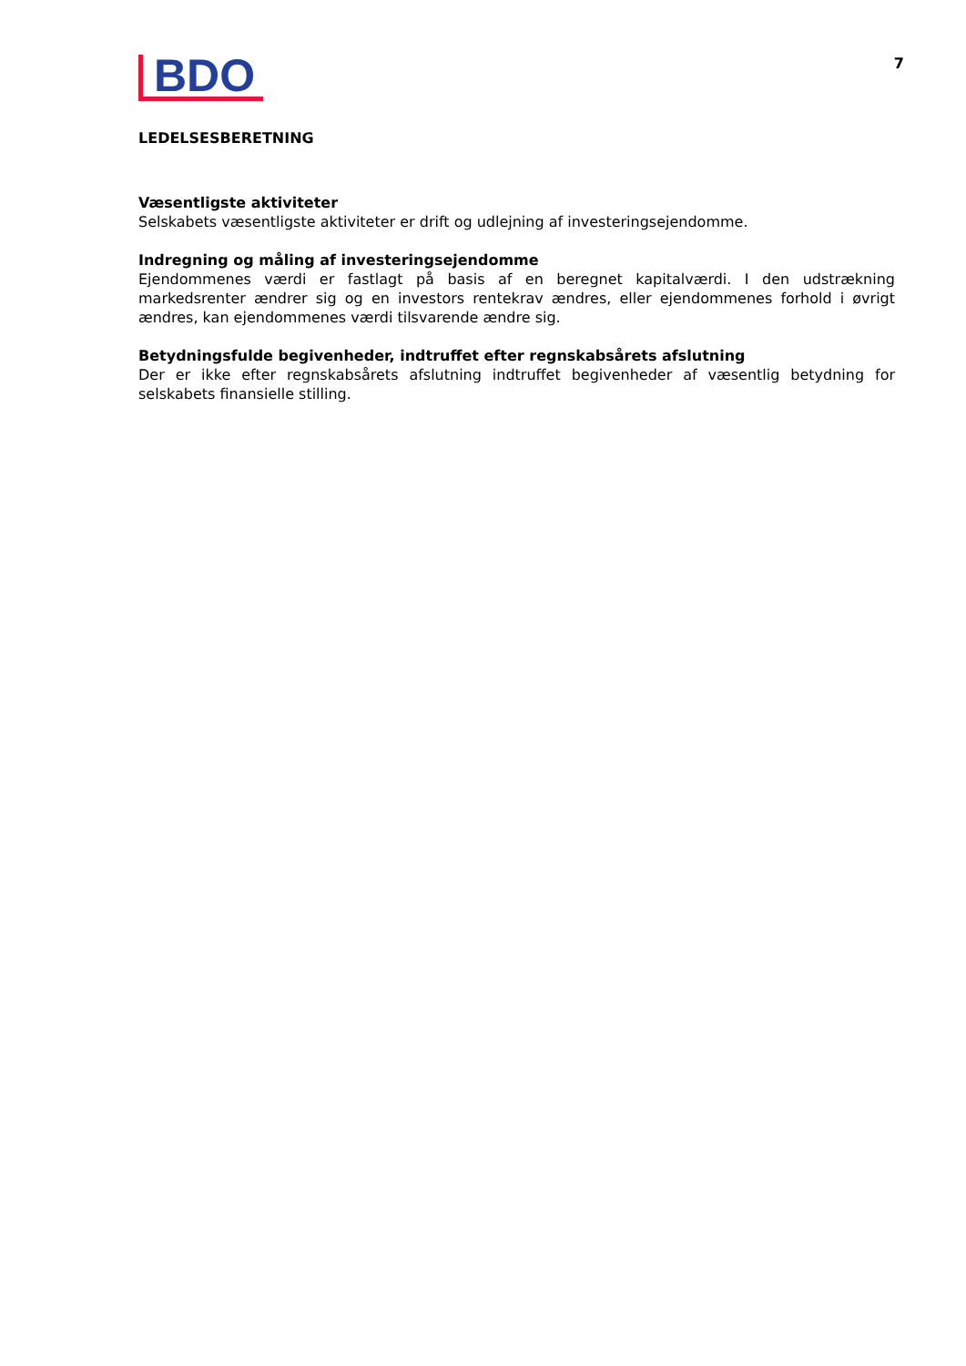BDO
7
LEDELSESBERETNING
Væsentligste aktiviteter
Selskabets væsentligste aktiviteter er drift og udlejning af investeringsejendomme.
Indregning og måling af investeringsejendomme
Ejendommenes værdi er fastlagt på basis af en beregnet kapitalværdi. I den udstrækning markedsrenter ændrer sig og en investors rentekrav ændres, eller ejendommenes forhold i øvrigt ændres, kan ejendommenes værdi tilsvarende ændre sig.
Betydningsfulde begivenheder, indtruffet efter regnskabsårets afslutning
Der er ikke efter regnskabsårets afslutning indtruffet begivenheder af væsentlig betydning for selskabets finansielle stilling.